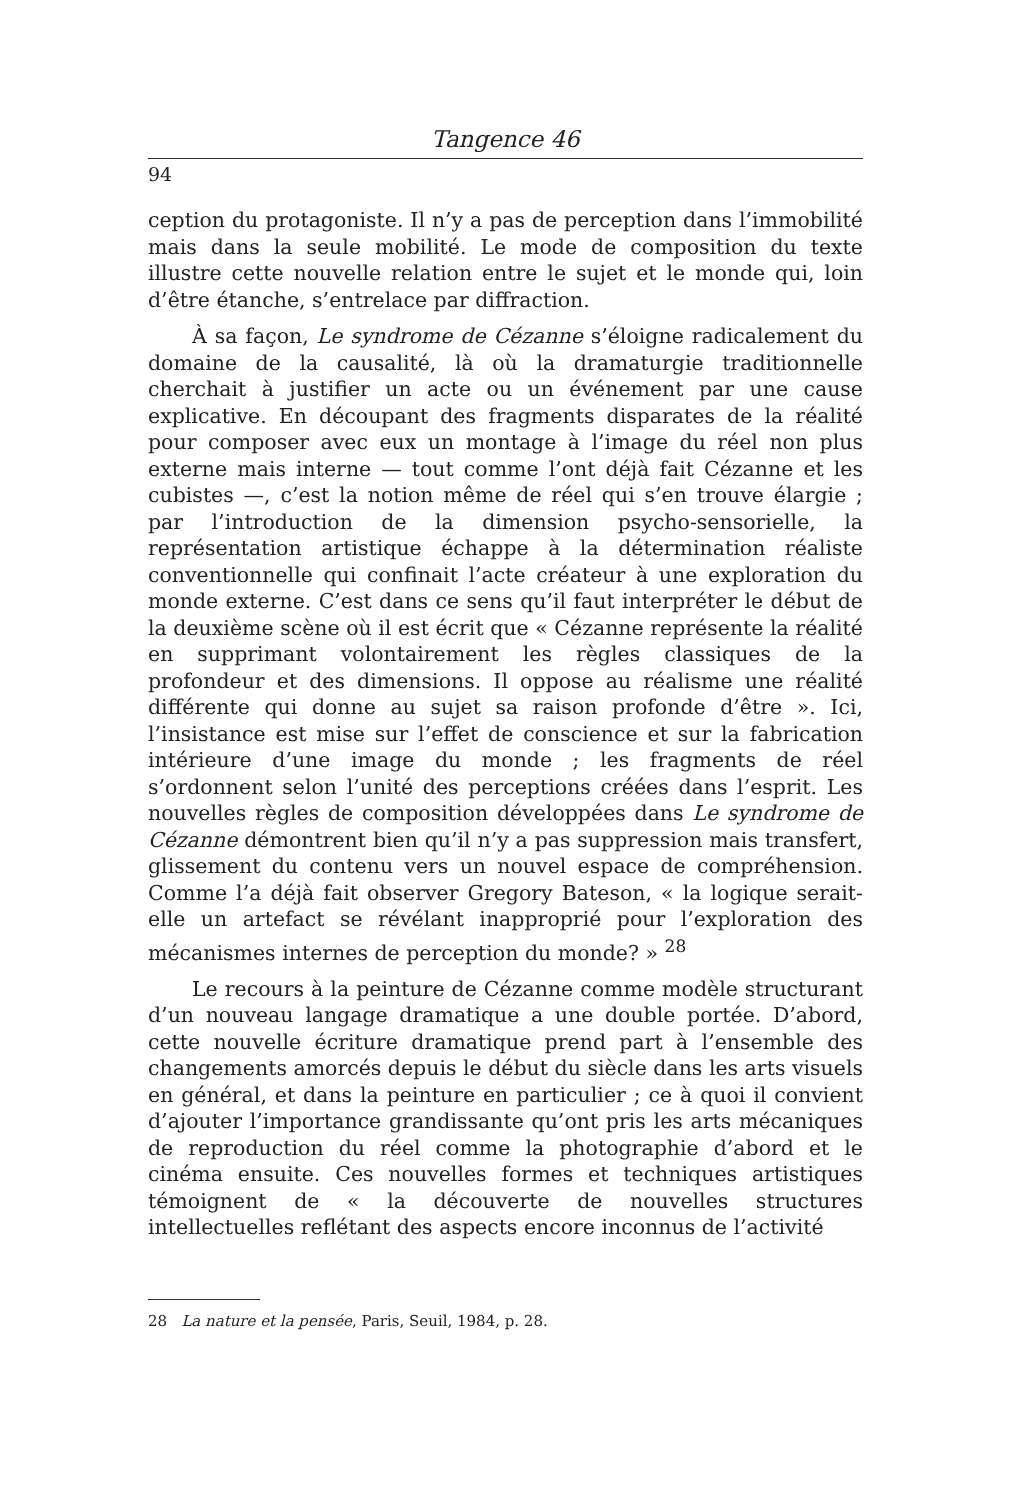Tangence 46
94
ception du protagoniste. Il n’y a pas de perception dans l’immobilité mais dans la seule mobilité. Le mode de composition du texte illustre cette nouvelle relation entre le sujet et le monde qui, loin d’être étanche, s’entrelace par diffraction.
À sa façon, Le syndrome de Cézanne s’éloigne radicalement du domaine de la causalité, là où la dramaturgie traditionnelle cherchait à justifier un acte ou un événement par une cause explicative. En découpant des fragments disparates de la réalité pour composer avec eux un montage à l’image du réel non plus externe mais interne — tout comme l’ont déjà fait Cézanne et les cubistes —, c’est la notion même de réel qui s’en trouve élargie ; par l’introduction de la dimension psycho-sensorielle, la représentation artistique échappe à la détermination réaliste conventionnelle qui confinait l’acte créateur à une exploration du monde externe. C’est dans ce sens qu’il faut interpréter le début de la deuxième scène où il est écrit que « Cézanne représente la réalité en supprimant volontairement les règles classiques de la profondeur et des dimensions. Il oppose au réalisme une réalité différente qui donne au sujet sa raison profonde d’être ». Ici, l’insistance est mise sur l’effet de conscience et sur la fabrication intérieure d’une image du monde ; les fragments de réel s’ordonnent selon l’unité des perceptions créées dans l’esprit. Les nouvelles règles de composition développées dans Le syndrome de Cézanne démontrent bien qu’il n’y a pas suppression mais transfert, glissement du contenu vers un nouvel espace de compréhension. Comme l’a déjà fait observer Gregory Bateson, « la logique serait-elle un artefact se révélant inapproprié pour l’exploration des mécanismes internes de perception du monde? » <sup>28</sup>
Le recours à la peinture de Cézanne comme modèle structurant d’un nouveau langage dramatique a une double portée. D’abord, cette nouvelle écriture dramatique prend part à l’ensemble des changements amorcés depuis le début du siècle dans les arts visuels en général, et dans la peinture en particulier ; ce à quoi il convient d’ajouter l’importance grandissante qu’ont pris les arts mécaniques de reproduction du réel comme la photographie d’abord et le cinéma ensuite. Ces nouvelles formes et techniques artistiques témoignent de « la découverte de nouvelles structures intellectuelles reflétant des aspects encore inconnus de l’activité
28 La nature et la pensée, Paris, Seuil, 1984, p. 28.